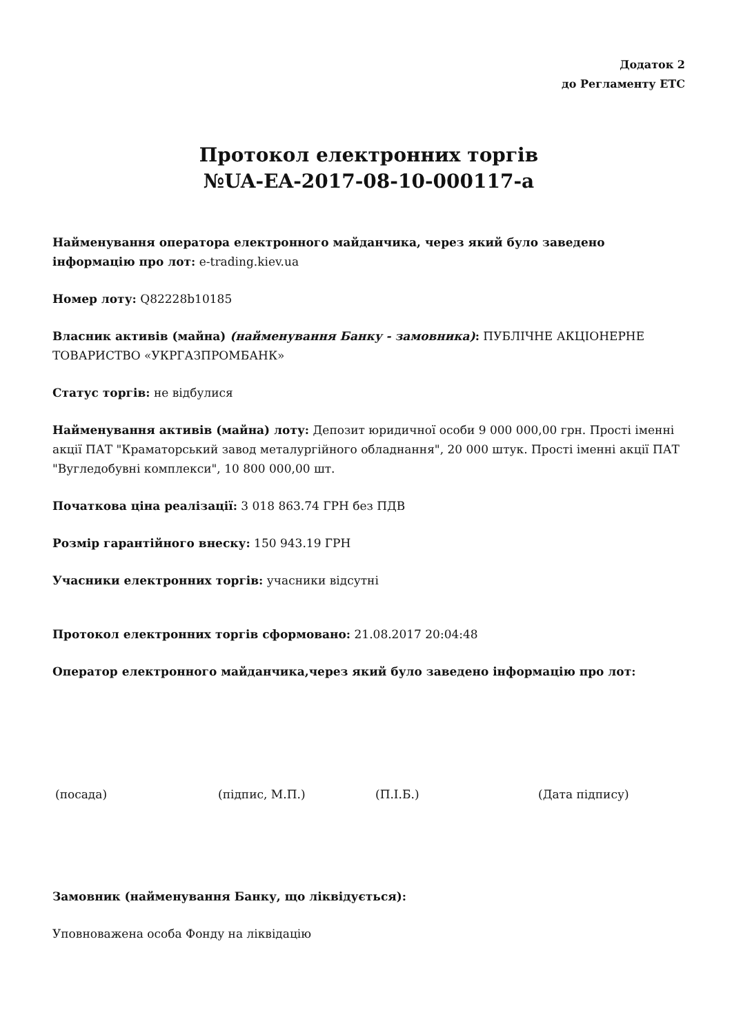Додаток 2
до Регламенту ЕТС
Протокол електронних торгів
№UA-EA-2017-08-10-000117-a
Найменування оператора електронного майданчика, через який було заведено інформацію про лот: e-trading.kiev.ua
Номер лоту: Q82228b10185
Власник активів (майна) (найменування Банку - замовника): ПУБЛІЧНЕ АКЦІОНЕРНЕ ТОВАРИСТВО «УКРГАЗПРОМБАНК»
Статус торгів: не відбулися
Найменування активів (майна) лоту: Депозит юридичної особи 9 000 000,00 грн. Прості іменні акції ПАТ "Краматорський завод металургійного обладнання", 20 000 штук. Прості іменні акції ПАТ "Вугледобувні комплекси", 10 800 000,00 шт.
Початкова ціна реалізації: 3 018 863.74 ГРН без ПДВ
Розмір гарантійного внеску: 150 943.19 ГРН
Учасники електронних торгів: учасники відсутні
Протокол електронних торгів сформовано: 21.08.2017 20:04:48
Оператор електронного майданчика,через який було заведено інформацію про лот:
(посада) (підпис, М.П.) (П.І.Б.) (Дата підпису)
Замовник (найменування Банку, що ліквідується):
Уповноважена особа Фонду на ліквідацію